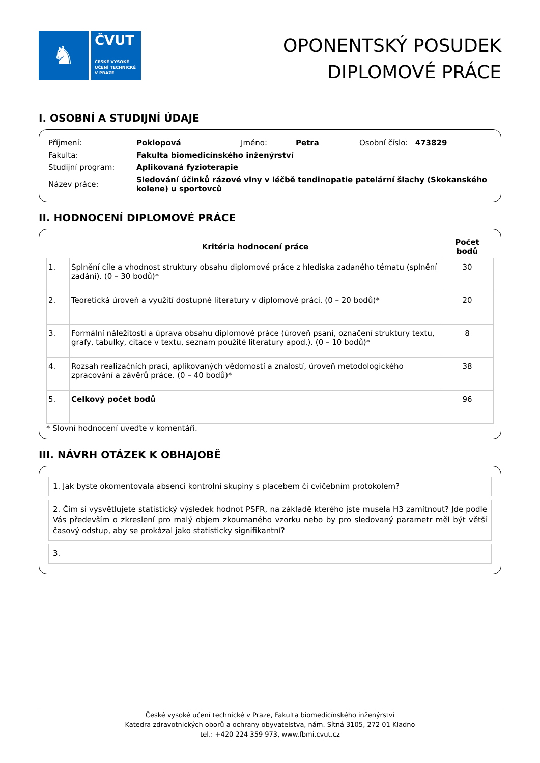♞
ČVUT
ČESKÉ VYSOKÉ
UČENÍ TECHNICKÉ
V PRAZE
OPONENTSKÝ POSUDEK
DIPLOMOVÉ PRÁCE
I. OSOBNÍ A STUDIJNÍ ÚDAJE
| Příjmení: | Poklopová | Jméno: | Petra | Osobní číslo: 473829 |
| Fakulta: | Fakulta biomedicínského inženýrství | | | |
| Studijní program: | Aplikovaná fyzioterapie | | | |
| Název práce: | Sledování účinků rázové vlny v léčbě tendinopatie patelární šlachy (Skokanského kolene) u sportovců | | | |
II. HODNOCENÍ DIPLOMOVÉ PRÁCE
| | Kritéria hodnocení práce | Počet bodů |
| --- | --- | --- |
| 1. | Splnění cíle a vhodnost struktury obsahu diplomové práce z hlediska zadaného tématu (splnění zadání). (0 – 30 bodů)* | 30 |
| 2. | Teoretická úroveň a využití dostupné literatury v diplomové práci. (0 – 20 bodů)* | 20 |
| 3. | Formální náležitosti a úprava obsahu diplomové práce (úroveň psaní, označení struktury textu, grafy, tabulky, citace v textu, seznam použité literatury apod.). (0 – 10 bodů)* | 8 |
| 4. | Rozsah realizačních prací, aplikovaných vědomostí a znalostí, úroveň metodologického zpracování a závěrů práce. (0 – 40 bodů)* | 38 |
| 5. | Celkový počet bodů | 96 |
* Slovní hodnocení uveďte v komentáři.
III. NÁVRH OTÁZEK K OBHAJOBĚ
1. Jak byste okomentovala absenci kontrolní skupiny s placebem či cvičebním protokolem?
2. Čím si vysvětlujete statistický výsledek hodnot PSFR, na základě kterého jste musela H3 zamítnout? Jde podle Vás především o zkreslení pro malý objem zkoumaného vzorku nebo by pro sledovaný parametr měl být větší časový odstup, aby se prokázal jako statisticky signifikantní?
3.
České vysoké učení technické v Praze, Fakulta biomedicínského inženýrství
Katedra zdravotnických oborů a ochrany obyvatelstva, nám. Sítná 3105, 272 01 Kladno
tel.: +420 224 359 973, www.fbmi.cvut.cz